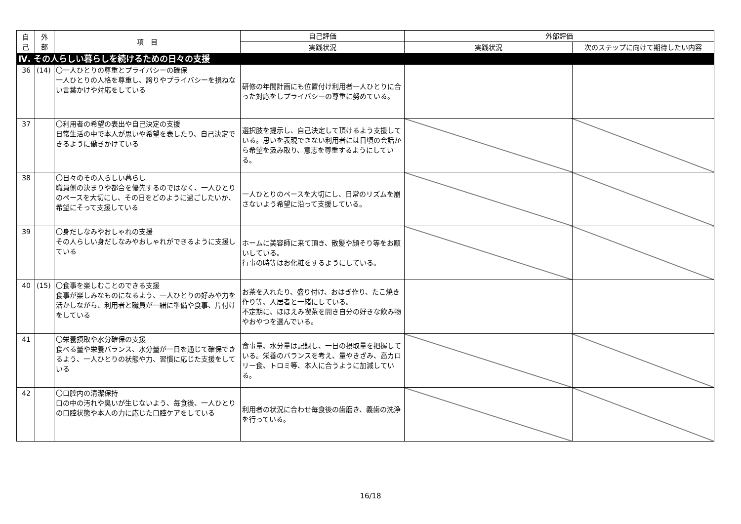| 自 己 | 外 部 | 項 目 | 自己評価 | 外部評価 | |
| --- | --- | --- | --- | --- | --- |
| | | | 実践状況 | 実践状況 | 次のステップに向けて期待したい内容 |
| Ⅳ. その人らしい暮らしを続けるための日々の支援 | | | | | |
| 36 | (14) | 〇一人ひとりの尊重とプライバシーの確保 一人ひとりの人格を尊重し、誇りやプライバシーを損ねない言葉かけや対応をしている | 研修の年間計画にも位置付け利用者一人ひとりに合った対応をしプライバシーの尊重に努めている。 | | |
| 37 | | 〇利用者の希望の表出や自己決定の支援 日常生活の中で本人が思いや希望を表したり、自己決定できるように働きかけている | 選択肢を提示し、自己決定して頂けるよう支援している。思いを表現できない利用者には日頃の会話から希望を汲み取り、意志を尊重するようにしている。 | | |
| 38 | | 〇日々のその人らしい暮らし 職員側の決まりや都合を優先するのではなく、一人ひとりのペースを大切にし、その日をどのように過ごしたいか、希望にそって支援している | 一人ひとりのペースを大切にし、日常のリズムを崩さないよう希望に沿って支援している。 | | |
| 39 | | 〇身だしなみやおしゃれの支援 その人らしい身だしなみやおしゃれができるように支援している | ホームに美容師に来て頂き、散髪や顔そり等をお願いしている。 行事の時等はお化粧をするようにしている。 | | |
| 40 | (15) | 〇食事を楽しむことのできる支援 食事が楽しみなものになるよう、一人ひとりの好みや力を活かしながら、利用者と職員が一緒に準備や食事、片付けをしている | お茶を入れたり、盛り付け、おはぎ作り、たこ焼き作り等、入居者と一緒にしている。 不定期に、ほほえみ喫茶を開き自分の好きな飲み物やおやつを選んでいる。 | | |
| 41 | | 〇栄養摂取や水分確保の支援 食べる量や栄養バランス、水分量が一日を通じて確保できるよう、一人ひとりの状態や力、習慣に応じた支援をしている | 食事量、水分量は記録し、一日の摂取量を把握している。栄養のバランスを考え、量やきざみ、高カロリー食、トロミ等、本人に合うように加減している。 | | |
| 42 | | 〇口腔内の清潔保持 口の中の汚れや臭いが生じないよう、毎食後、一人ひとりの口腔状態や本人の力に応じた口腔ケアをしている | 利用者の状況に合わせ毎食後の歯磨き、義歯の洗浄を行っている。 | | |
16/18